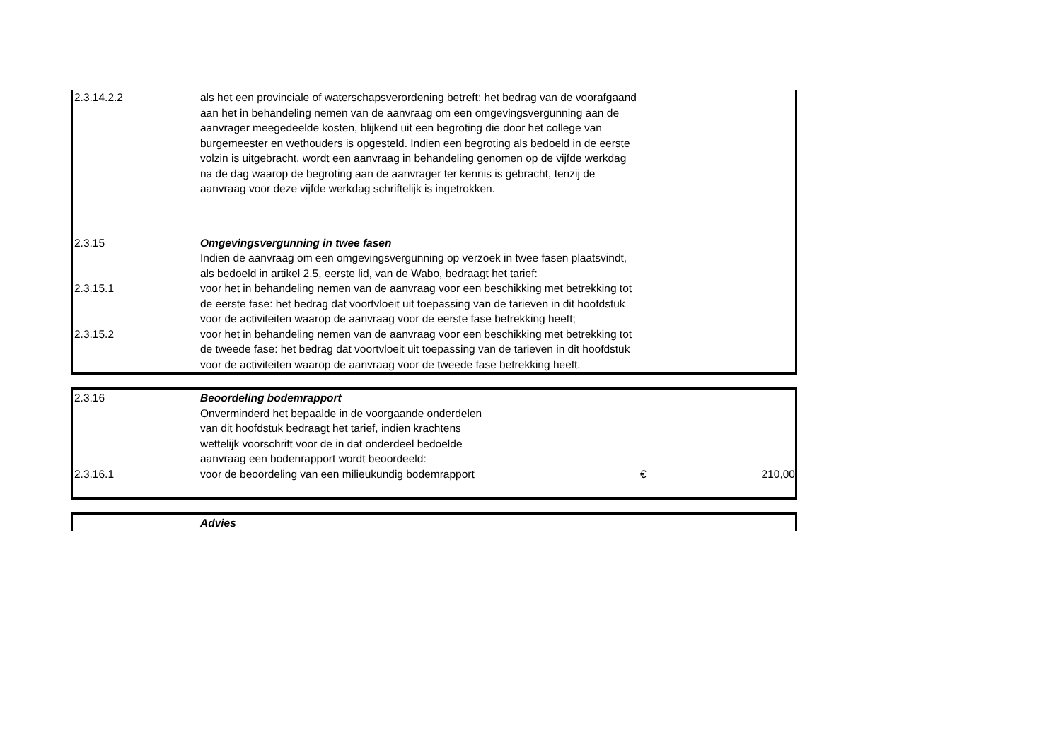| 2.3.14.2.2 | als het een provinciale of waterschapsverordening betreft: het bedrag van de voorafgaand aan het in behandeling nemen van de aanvraag om een omgevingsvergunning aan de aanvrager meegedeelde kosten, blijkend uit een begroting die door het college van burgemeester en wethouders is opgesteld. Indien een begroting als bedoeld in de eerste volzin is uitgebracht, wordt een aanvraag in behandeling genomen op de vijfde werkdag na de dag waarop de begroting aan de aanvrager ter kennis is gebracht, tenzij de aanvraag voor deze vijfde werkdag schriftelijk is ingetrokken. | | |
| 2.3.15 | Omgevingsvergunning in twee fasen | | |
| | Indien de aanvraag om een omgevingsvergunning op verzoek in twee fasen plaatsvindt, als bedoeld in artikel 2.5, eerste lid, van de Wabo, bedraagt het tarief: | | |
| 2.3.15.1 | voor het in behandeling nemen van de aanvraag voor een beschikking met betrekking tot de eerste fase: het bedrag dat voortvloeit uit toepassing van de tarieven in dit hoofdstuk voor de activiteiten waarop de aanvraag voor de eerste fase betrekking heeft; | | |
| 2.3.15.2 | voor het in behandeling nemen van de aanvraag voor een beschikking met betrekking tot de tweede fase: het bedrag dat voortvloeit uit toepassing van de tarieven in dit hoofdstuk voor de activiteiten waarop de aanvraag voor de tweede fase betrekking heeft. | | |
| 2.3.16 | Beoordeling bodemrapport | | |
| | Onverminderd het bepaalde in de voorgaande onderdelen van dit hoofdstuk bedraagt het tarief, indien krachtens wettelijk voorschrift voor de in dat onderdeel bedoelde aanvraag een bodenrapport wordt beoordeeld: | | |
| 2.3.16.1 | voor de beoordeling van een milieukundig bodemrapport | € | 210,00 |
| | Advies | | |